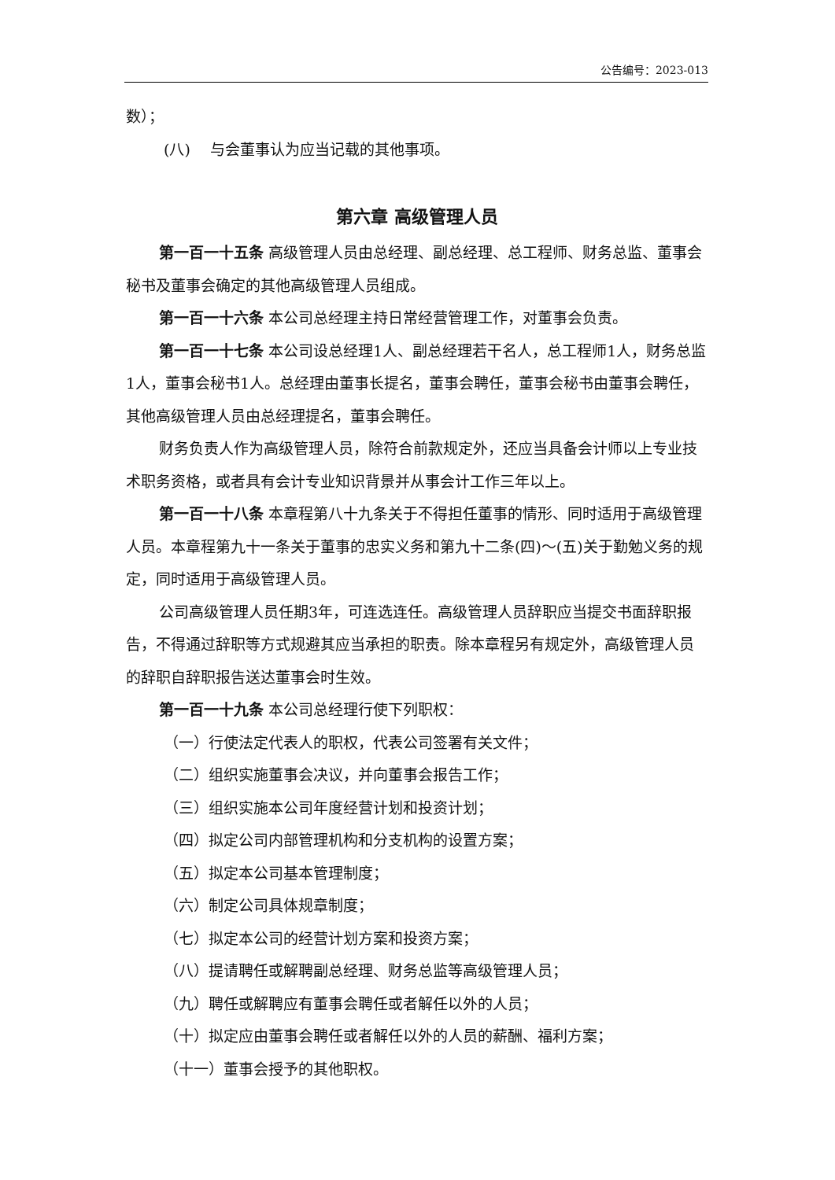公告编号：2023-013
数）；
(八)　 与会董事认为应当记载的其他事项。
第六章 高级管理人员
第一百一十五条 高级管理人员由总经理、副总经理、总工程师、财务总监、董事会秘书及董事会确定的其他高级管理人员组成。
第一百一十六条 本公司总经理主持日常经营管理工作，对董事会负责。
第一百一十七条 本公司设总经理1人、副总经理若干名人，总工程师1人，财务总监1人，董事会秘书1人。总经理由董事长提名，董事会聘任，董事会秘书由董事会聘任，其他高级管理人员由总经理提名，董事会聘任。
财务负责人作为高级管理人员，除符合前款规定外，还应当具备会计师以上专业技术职务资格，或者具有会计专业知识背景并从事会计工作三年以上。
第一百一十八条 本章程第八十九条关于不得担任董事的情形、同时适用于高级管理人员。本章程第九十一条关于董事的忠实义务和第九十二条(四)～(五)关于勤勉义务的规定，同时适用于高级管理人员。
公司高级管理人员任期3年，可连选连任。高级管理人员辞职应当提交书面辞职报告，不得通过辞职等方式规避其应当承担的职责。除本章程另有规定外，高级管理人员的辞职自辞职报告送达董事会时生效。
第一百一十九条 本公司总经理行使下列职权：
（一）行使法定代表人的职权，代表公司签署有关文件；
（二）组织实施董事会决议，并向董事会报告工作；
（三）组织实施本公司年度经营计划和投资计划；
（四）拟定公司内部管理机构和分支机构的设置方案；
（五）拟定本公司基本管理制度；
（六）制定公司具体规章制度；
（七）拟定本公司的经营计划方案和投资方案；
（八）提请聘任或解聘副总经理、财务总监等高级管理人员；
（九）聘任或解聘应有董事会聘任或者解任以外的人员；
（十）拟定应由董事会聘任或者解任以外的人员的薪酬、福利方案；
（十一）董事会授予的其他职权。